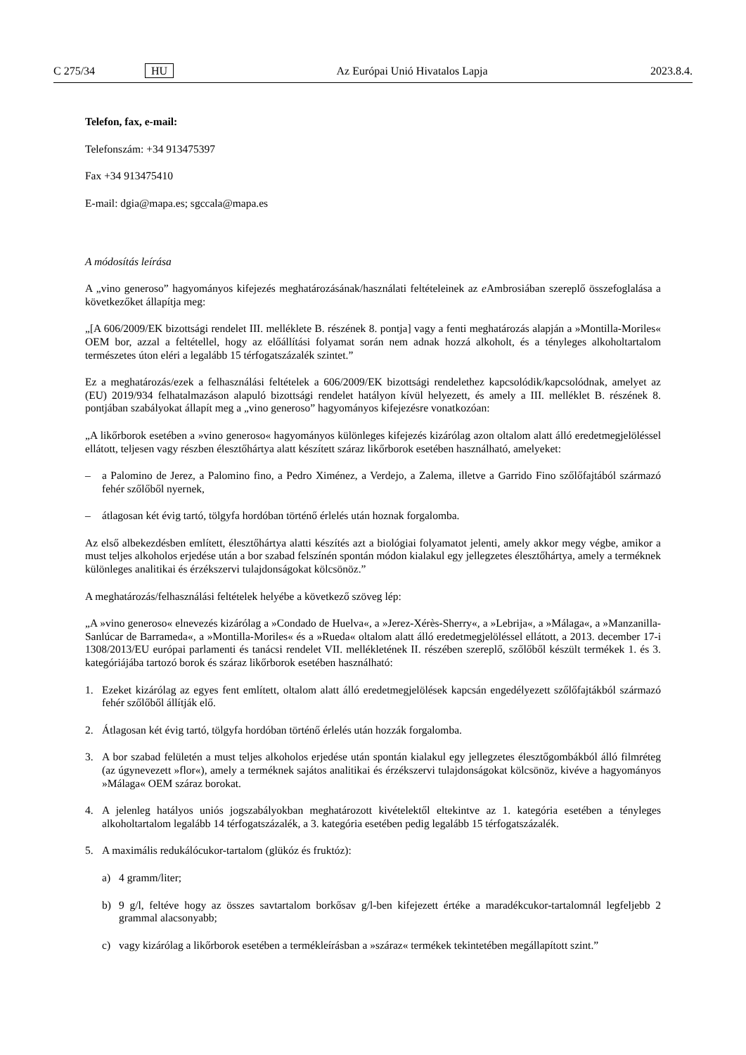C 275/34 HU Az Európai Unió Hivatalos Lapja 2023.8.4.
Telefon, fax, e-mail:
Telefonszám: +34 913475397
Fax +34 913475410
E-mail: dgia@mapa.es; sgccala@mapa.es
A módosítás leírása
A „vino generoso” hagyományos kifejezés meghatározásának/használati feltételeinek az e Ambrosiában szereplő összefoglalása a következőket állapítja meg:
„[A 606/2009/EK bizottsági rendelet III. melléklete B. részének 8. pontja] vagy a fenti meghatározás alapján a »Montilla-Moriles« OEM bor, azzal a feltétellel, hogy az előállítási folyamat során nem adnak hozzá alkoholt, és a tényleges alkoholtartalom természetes úton eléri a legalább 15 térfogatszázalék szintet.”
Ez a meghatározás/ezek a felhasználási feltételek a 606/2009/EK bizottsági rendelethez kapcsolódik/kapcsolódnak, amelyet az (EU) 2019/934 felhatalmazáson alapuló bizottsági rendelet hatályon kívül helyezett, és amely a III. melléklet B. részének 8. pontjában szabályokat állapít meg a „vino generoso” hagyományos kifejezésre vonatkozóan:
„A likőrborok esetében a »vino generoso« hagyományos különleges kifejezés kizárólag azon oltalom alatt álló eredetmegje­löléssel ellátott, teljesen vagy részben élesztőhártya alatt készített száraz likőrborok esetében használható, amelyeket:
– a Palomino de Jerez, a Palomino fino, a Pedro Ximénez, a Verdejo, a Zalema, illetve a Garrido Fino szőlőfajtából származó fehér szőlőből nyernek,
– átlagosan két évig tartó, tölgyfa hordóban történő érlelés után hoznak forgalomba.
Az első albekezdésben említett, élesztőhártya alatti készítés azt a biológiai folyamatot jelenti, amely akkor megy végbe, amikor a must teljes alkoholos erjedése után a bor szabad felszínén spontán módon kialakul egy jellegzetes élesztőhártya, amely a terméknek különleges analitikai és érzékszervi tulajdonságokat kölcsönöz.”
A meghatározás/felhasználási feltételek helyébe a következő szöveg lép:
„A »vino generoso« elnevezés kizárólag a »Condado de Huelva«, a »Jerez-Xérès-Sherry«, a »Lebrija«, a »Málaga«, a »Manzanilla-Sanlúcar de Barrameda«, a »Montilla-Moriles« és a »Rueda« oltalom alatt álló eredetmegjelöléssel ellátott, a 2013. december 17-i 1308/2013/EU európai parlamenti és tanácsi rendelet VII. mellékletének II. részében szereplő, szőlőből készült termékek 1. és 3. kategóriájába tartozó borok és száraz likőrborok esetében használható:
1. Ezeket kizárólag az egyes fent említett, oltalom alatt álló eredetmegjelölések kapcsán engedélyezett szőlőfajtákból származó fehér szőlőből állítják elő.
2. Átlagosan két évig tartó, tölgyfa hordóban történő érlelés után hozzák forgalomba.
3. A bor szabad felületén a must teljes alkoholos erjedése után spontán kialakul egy jellegzetes élesztőgombákból álló filmréteg (az úgynevezett »flor«), amely a terméknek sajátos analitikai és érzékszervi tulajdonságokat kölcsönöz, kivéve a hagyományos »Málaga« OEM száraz borokat.
4. A jelenleg hatályos uniós jogszabályokban meghatározott kivételektől eltekintve az 1. kategória esetében a tényleges alkoholtartalom legalább 14 térfogatszázalék, a 3. kategória esetében pedig legalább 15 térfogatszázalék.
5. A maximális redukálócukor-tartalom (glükóz és fruktóz):
a) 4 gramm/liter;
b) 9 g/l, feltéve hogy az összes savtartalom borkősav g/l-ben kifejezett értéke a maradékcukor-tartalomnál legfeljebb 2 grammal alacsonyabb;
c) vagy kizárólag a likőrborok esetében a termékleírásban a »száraz« termékek tekintetében megállapított szint.”